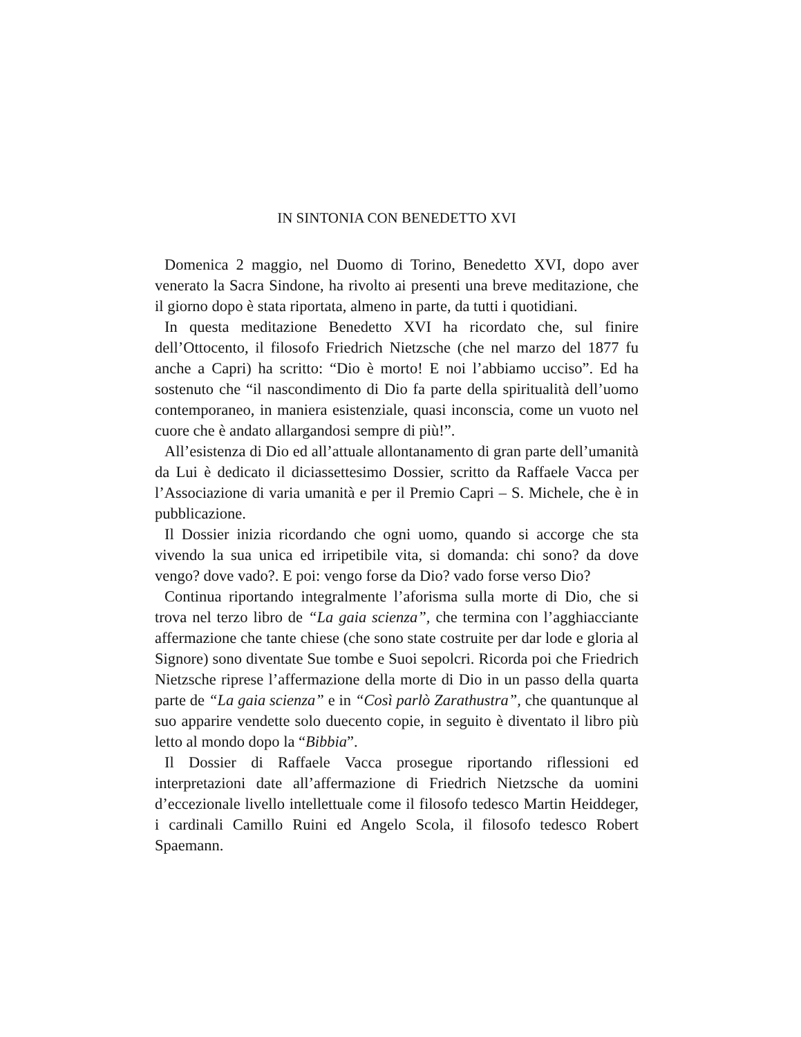IN SINTONIA CON BENEDETTO XVI
Domenica 2 maggio, nel Duomo di Torino, Benedetto XVI, dopo aver venerato la Sacra Sindone, ha rivolto ai presenti una breve meditazione, che il giorno dopo è stata riportata, almeno in parte, da tutti i quotidiani.
In questa meditazione Benedetto XVI ha ricordato che, sul finire dell’Ottocento, il filosofo Friedrich Nietzsche (che nel marzo del 1877 fu anche a Capri) ha scritto: “Dio è morto! E noi l’abbiamo ucciso”. Ed ha sostenuto che “il nascondimento di Dio fa parte della spiritualità dell’uomo contemporaneo, in maniera esistenziale, quasi inconscia, come un vuoto nel cuore che è andato allargandosi sempre di più!”.
All’esistenza di Dio ed all’attuale allontanamento di gran parte dell’umanità da Lui è dedicato il diciassettesimo Dossier, scritto da Raffaele Vacca per l’Associazione di varia umanità e per il Premio Capri – S. Michele, che è in pubblicazione.
Il Dossier inizia ricordando che ogni uomo, quando si accorge che sta vivendo la sua unica ed irripetibile vita, si domanda: chi sono? da dove vengo? dove vado?. E poi: vengo forse da Dio? vado forse verso Dio?
Continua riportando integralmente l’aforisma sulla morte di Dio, che si trova nel terzo libro de “La gaia scienza”, che termina con l’agghiacciante affermazione che tante chiese (che sono state costruite per dar lode e gloria al Signore) sono diventate Sue tombe e Suoi sepolcri. Ricorda poi che Friedrich Nietzsche riprese l’affermazione della morte di Dio in un passo della quarta parte de “La gaia scienza” e in “Così parlò Zarathustra”, che quantunque al suo apparire vendette solo duecento copie, in seguito è diventato il libro più letto al mondo dopo la “Bibbia”.
Il Dossier di Raffaele Vacca prosegue riportando riflessioni ed interpretazioni date all’affermazione di Friedrich Nietzsche da uomini d’eccezionale livello intellettuale come il filosofo tedesco Martin Heiddeger, i cardinali Camillo Ruini ed Angelo Scola, il filosofo tedesco Robert Spaemann.